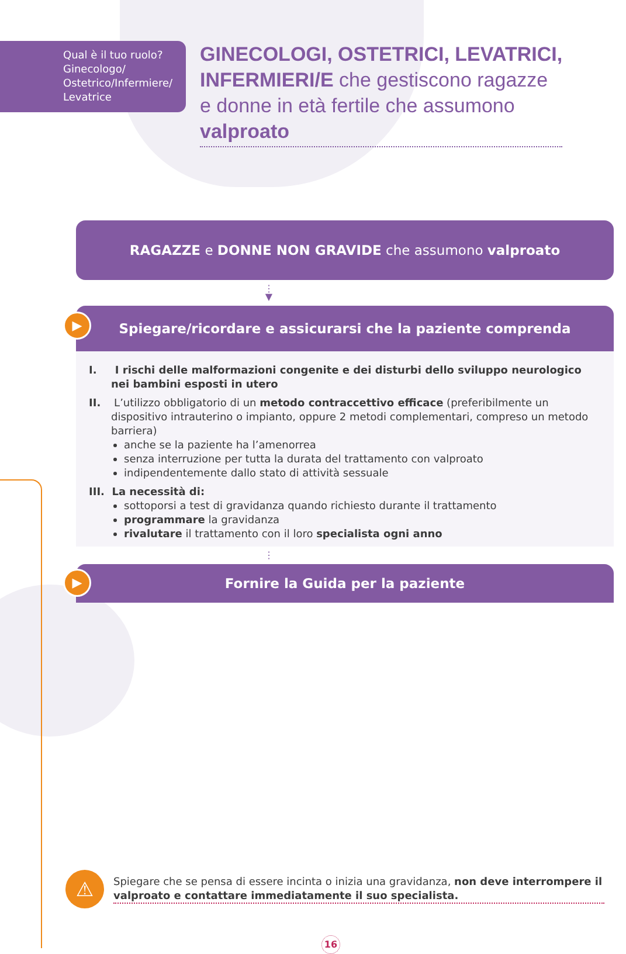Qual è il tuo ruolo?
Ginecologo/
Ostetrico/Infermiere/
Levatrice
GINECOLOGI, OSTETRICI, LEVATRICI,
INFERMIERI/E che gestiscono ragazze
e donne in età fertile che assumono
valproato
RAGAZZE e DONNE NON GRAVIDE che assumono valproato
⋮
▼
▶
Spiegare/ricordare e assicurarsi che la paziente comprenda
I. I rischi delle malformazioni congenite e dei disturbi dello sviluppo neurologico nei bambini esposti in utero
II. L’utilizzo obbligatorio di un metodo contraccettivo efficace (preferibilmente un dispositivo intrauterino o impianto, oppure 2 metodi complementari, compreso un metodo barriera)
anche se la paziente ha l’amenorrea
senza interruzione per tutta la durata del trattamento con valproato
indipendentemente dallo stato di attività sessuale
III. La necessità di:
sottoporsi a test di gravidanza quando richiesto durante il trattamento
programmare la gravidanza
rivalutare il trattamento con il loro specialista ogni anno
⋮
▶ Fornire la Guida per la paziente
⚠
Spiegare che se pensa di essere incinta o inizia una gravidanza, non deve interrompere il valproato e contattare immediatamente il suo specialista.
16